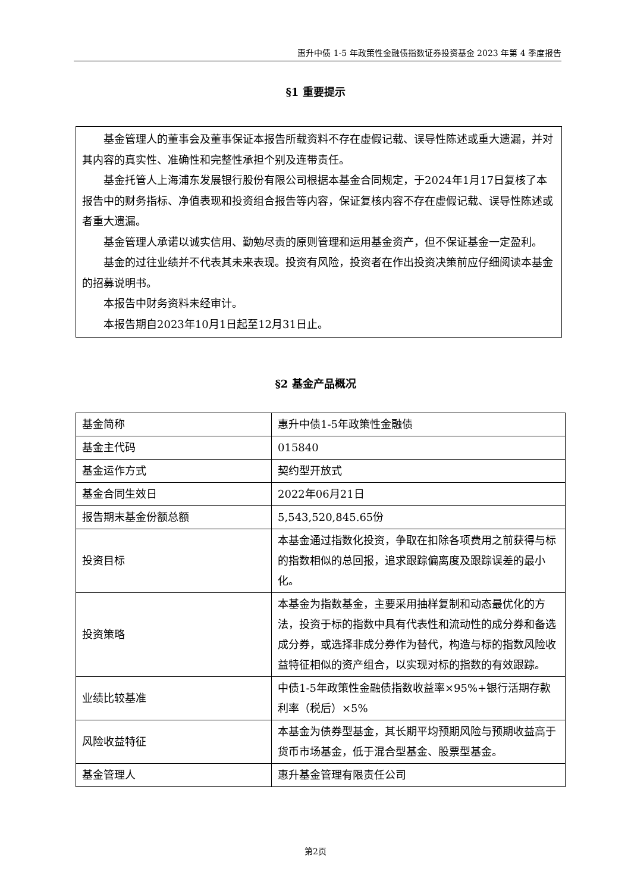惠升中债 1-5 年政策性金融债指数证券投资基金 2023 年第 4 季度报告
§1 重要提示
基金管理人的董事会及董事保证本报告所载资料不存在虚假记载、误导性陈述或重大遗漏，并对其内容的真实性、准确性和完整性承担个别及连带责任。
基金托管人上海浦东发展银行股份有限公司根据本基金合同规定，于2024年1月17日复核了本报告中的财务指标、净值表现和投资组合报告等内容，保证复核内容不存在虚假记载、误导性陈述或者重大遗漏。
基金管理人承诺以诚实信用、勤勉尽责的原则管理和运用基金资产，但不保证基金一定盈利。
基金的过往业绩并不代表其未来表现。投资有风险，投资者在作出投资决策前应仔细阅读本基金的招募说明书。
本报告中财务资料未经审计。
本报告期自2023年10月1日起至12月31日止。
§2 基金产品概况
| 基金简称 | 惠升中债1-5年政策性金融债 |
| 基金主代码 | 015840 |
| 基金运作方式 | 契约型开放式 |
| 基金合同生效日 | 2022年06月21日 |
| 报告期末基金份额总额 | 5,543,520,845.65份 |
| 投资目标 | 本基金通过指数化投资，争取在扣除各项费用之前获得与标的指数相似的总回报，追求跟踪偏离度及跟踪误差的最小化。 |
| 投资策略 | 本基金为指数基金，主要采用抽样复制和动态最优化的方法，投资于标的指数中具有代表性和流动性的成分券和备选成分券，或选择非成分券作为替代，构造与标的指数风险收益特征相似的资产组合，以实现对标的指数的有效跟踪。 |
| 业绩比较基准 | 中债1-5年政策性金融债指数收益率×95%+银行活期存款利率（税后）×5% |
| 风险收益特征 | 本基金为债券型基金，其长期平均预期风险与预期收益高于货币市场基金，低于混合型基金、股票型基金。 |
| 基金管理人 | 惠升基金管理有限责任公司 |
第2页